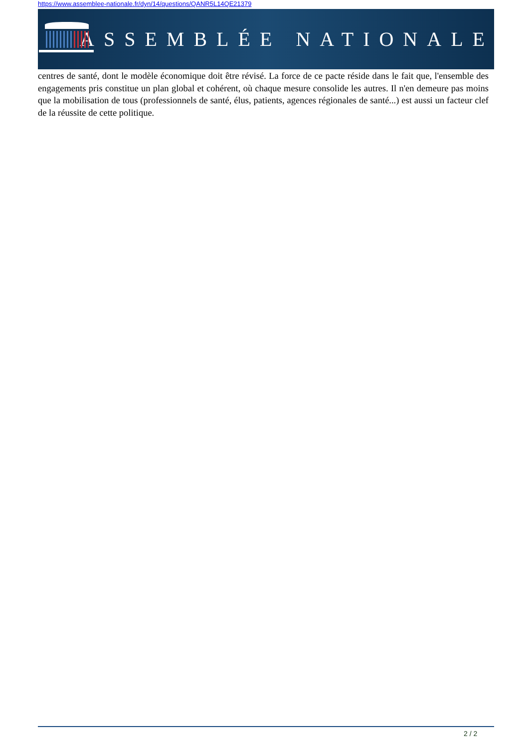https://www.assemblee-nationale.fr/dyn/14/questions/QANR5L14QE21379
ASSEMBLÉE NATIONALE
centres de santé, dont le modèle économique doit être révisé. La force de ce pacte réside dans le fait que, l'ensemble des engagements pris constitue un plan global et cohérent, où chaque mesure consolide les autres. Il n'en demeure pas moins que la mobilisation de tous (professionnels de santé, élus, patients, agences régionales de santé...) est aussi un facteur clef de la réussite de cette politique.
2 / 2